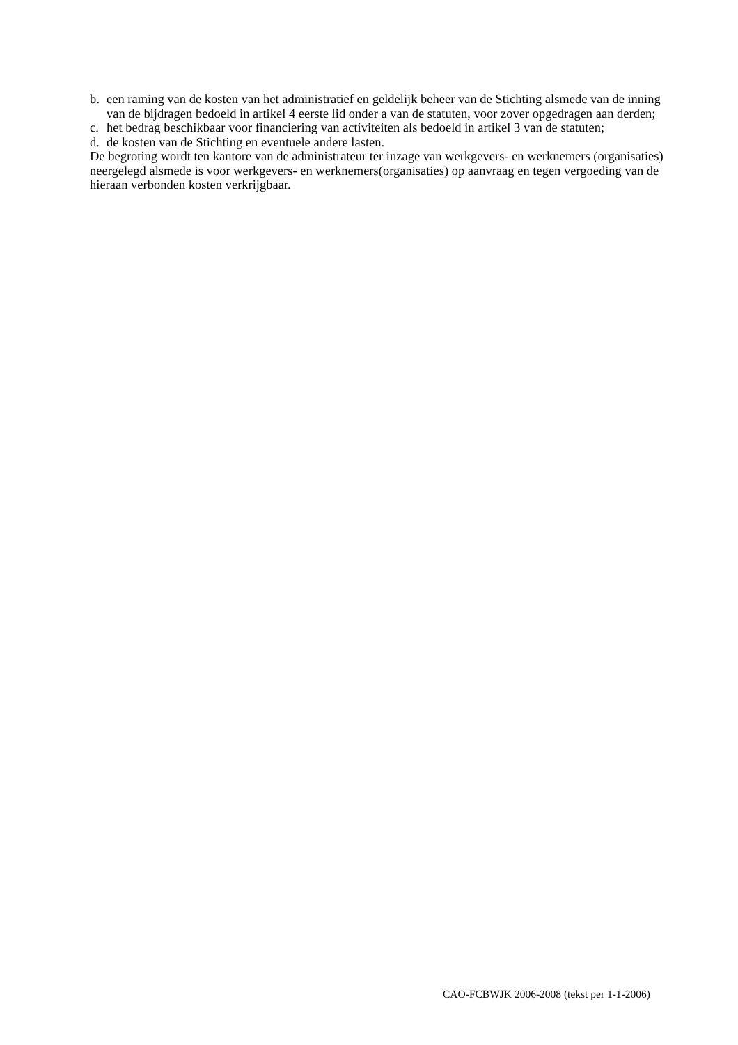b. een raming van de kosten van het administratief en geldelijk beheer van de Stichting alsmede van de inning van de bijdragen bedoeld in artikel 4 eerste lid onder a van de statuten, voor zover opgedragen aan derden;
c. het bedrag beschikbaar voor financiering van activiteiten als bedoeld in artikel 3 van de statuten;
d. de kosten van de Stichting en eventuele andere lasten.
De begroting wordt ten kantore van de administrateur ter inzage van werkgevers- en werknemers (organisaties) neergelegd alsmede is voor werkgevers- en werknemers(organisaties) op aanvraag en tegen vergoeding van de hieraan verbonden kosten verkrijgbaar.
CAO-FCBWJK 2006-2008 (tekst per 1-1-2006)